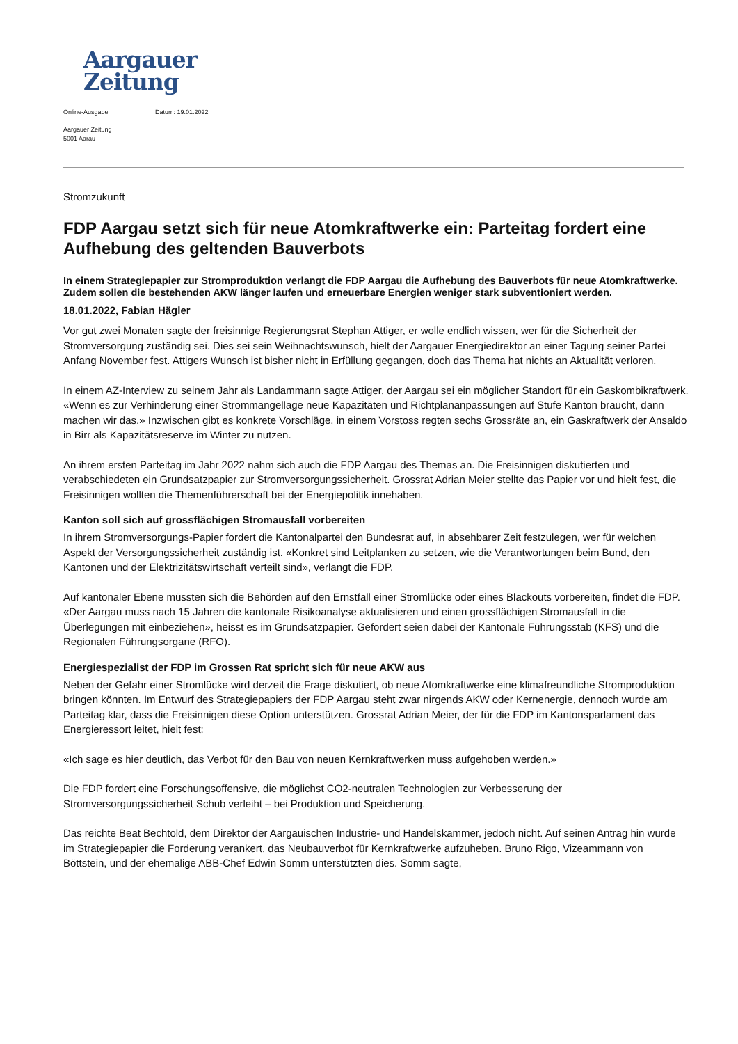Aargauer
Zeitung
Online-Ausgabe Datum: 19.01.2022
Aargauer Zeitung
5001 Aarau
Stromzukunft
FDP Aargau setzt sich für neue Atomkraftwerke ein: Parteitag fordert eine Aufhebung des geltenden Bauverbots
In einem Strategiepapier zur Stromproduktion verlangt die FDP Aargau die Aufhebung des Bauverbots für neue Atomkraftwerke. Zudem sollen die bestehenden AKW länger laufen und erneuerbare Energien weniger stark subventioniert werden.
18.01.2022, Fabian Hägler
Vor gut zwei Monaten sagte der freisinnige Regierungsrat Stephan Attiger, er wolle endlich wissen, wer für die Sicherheit der Stromversorgung zuständig sei. Dies sei sein Weihnachtswunsch, hielt der Aargauer Energiedirektor an einer Tagung seiner Partei Anfang November fest. Attigers Wunsch ist bisher nicht in Erfüllung gegangen, doch das Thema hat nichts an Aktualität verloren.
In einem AZ-Interview zu seinem Jahr als Landammann sagte Attiger, der Aargau sei ein möglicher Standort für ein Gaskombikraftwerk. «Wenn es zur Verhinderung einer Strommangellage neue Kapazitäten und Richtplananpassungen auf Stufe Kanton braucht, dann machen wir das.» Inzwischen gibt es konkrete Vorschläge, in einem Vorstoss regten sechs Grossräte an, ein Gaskraftwerk der Ansaldo in Birr als Kapazitätsreserve im Winter zu nutzen.
An ihrem ersten Parteitag im Jahr 2022 nahm sich auch die FDP Aargau des Themas an. Die Freisinnigen diskutierten und verabschiedeten ein Grundsatzpapier zur Stromversorgungssicherheit. Grossrat Adrian Meier stellte das Papier vor und hielt fest, die Freisinnigen wollten die Themenführerschaft bei der Energiepolitik innehaben.
Kanton soll sich auf grossflächigen Stromausfall vorbereiten
In ihrem Stromversorgungs-Papier fordert die Kantonalpartei den Bundesrat auf, in absehbarer Zeit festzulegen, wer für welchen Aspekt der Versorgungssicherheit zuständig ist. «Konkret sind Leitplanken zu setzen, wie die Verantwortungen beim Bund, den Kantonen und der Elektrizitätswirtschaft verteilt sind», verlangt die FDP.
Auf kantonaler Ebene müssten sich die Behörden auf den Ernstfall einer Stromlücke oder eines Blackouts vorbereiten, findet die FDP. «Der Aargau muss nach 15 Jahren die kantonale Risikoanalyse aktualisieren und einen grossflächigen Stromausfall in die Überlegungen mit einbeziehen», heisst es im Grundsatzpapier. Gefordert seien dabei der Kantonale Führungsstab (KFS) und die Regionalen Führungsorgane (RFO).
Energiespezialist der FDP im Grossen Rat spricht sich für neue AKW aus
Neben der Gefahr einer Stromlücke wird derzeit die Frage diskutiert, ob neue Atomkraftwerke eine klimafreundliche Stromproduktion bringen könnten. Im Entwurf des Strategiepapiers der FDP Aargau steht zwar nirgends AKW oder Kernenergie, dennoch wurde am Parteitag klar, dass die Freisinnigen diese Option unterstützen. Grossrat Adrian Meier, der für die FDP im Kantonsparlament das Energieressort leitet, hielt fest:
«Ich sage es hier deutlich, das Verbot für den Bau von neuen Kernkraftwerken muss aufgehoben werden.»
Die FDP fordert eine Forschungsoffensive, die möglichst CO2-neutralen Technologien zur Verbesserung der Stromversorgungssicherheit Schub verleiht – bei Produktion und Speicherung.
Das reichte Beat Bechtold, dem Direktor der Aargauischen Industrie- und Handelskammer, jedoch nicht. Auf seinen Antrag hin wurde im Strategiepapier die Forderung verankert, das Neubauverbot für Kernkraftwerke aufzuheben. Bruno Rigo, Vizeammann von Böttstein, und der ehemalige ABB-Chef Edwin Somm unterstützten dies. Somm sagte,